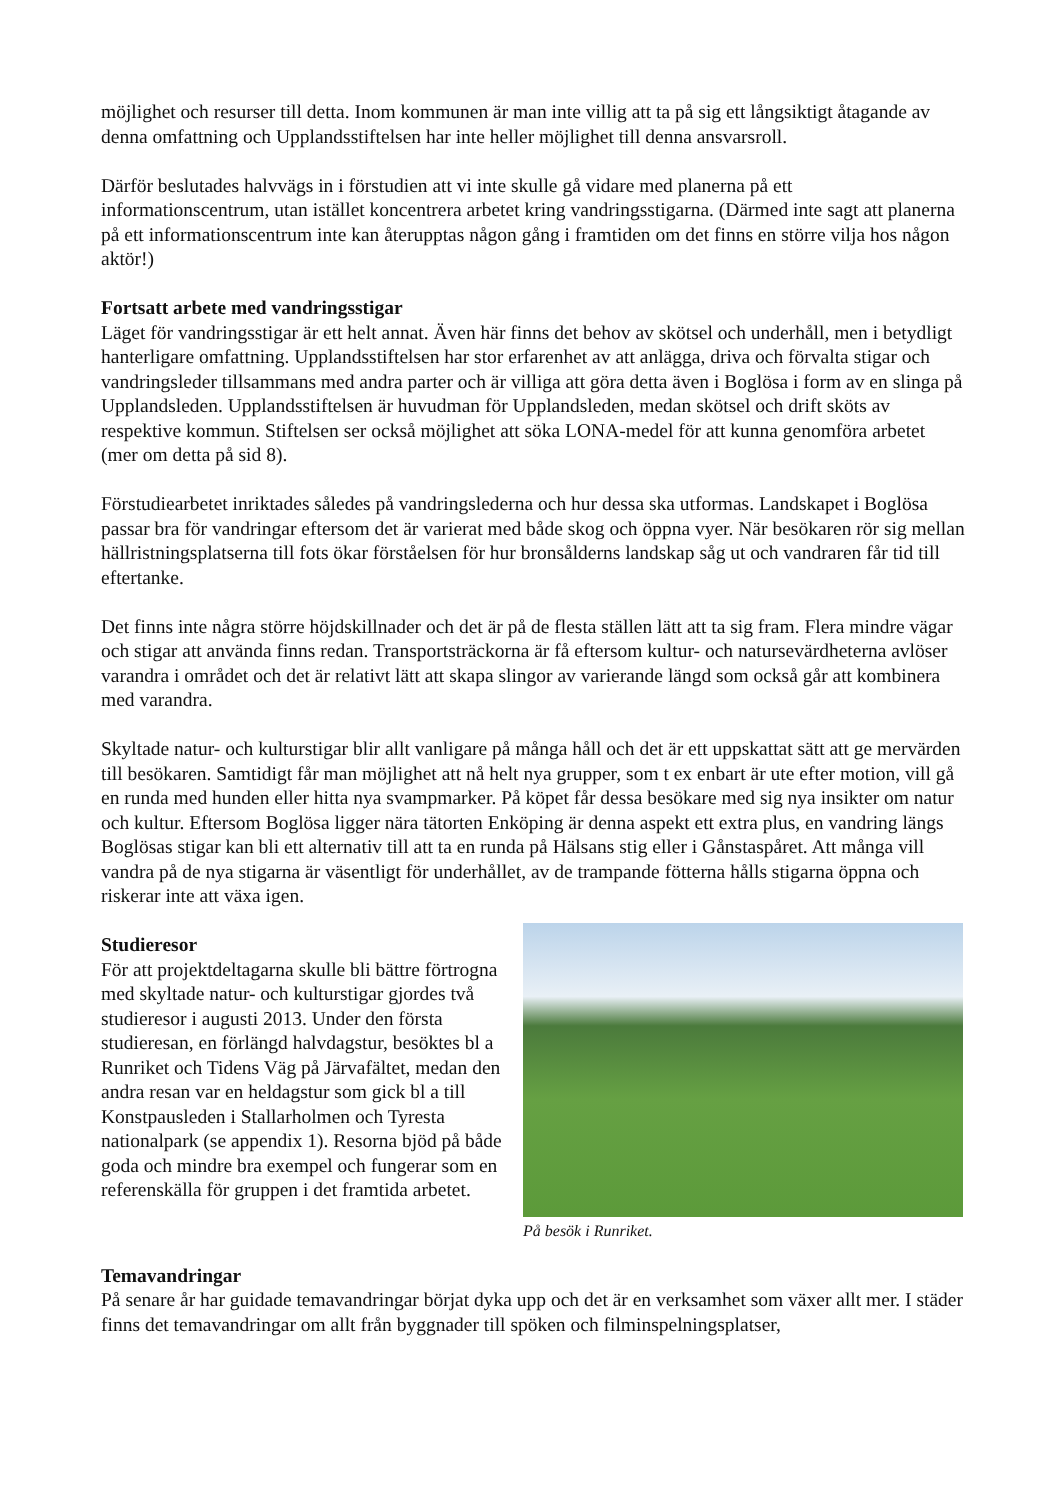möjlighet och resurser till detta. Inom kommunen är man inte villig att ta på sig ett långsiktigt åtagande av denna omfattning och Upplandsstiftelsen har inte heller möjlighet till denna ansvarsroll.
Därför beslutades halvvägs in i förstudien att vi inte skulle gå vidare med planerna på ett informationscentrum, utan istället koncentrera arbetet kring vandringsstigarna. (Därmed inte sagt att planerna på ett informationscentrum inte kan återupptas någon gång i framtiden om det finns en större vilja hos någon aktör!)
Fortsatt arbete med vandringsstigar
Läget för vandringsstigar är ett helt annat. Även här finns det behov av skötsel och underhåll, men i betydligt hanterligare omfattning. Upplandsstiftelsen har stor erfarenhet av att anlägga, driva och förvalta stigar och vandringsleder tillsammans med andra parter och är villiga att göra detta även i Boglösa i form av en slinga på Upplandsleden. Upplandsstiftelsen är huvudman för Upplandsleden, medan skötsel och drift sköts av respektive kommun. Stiftelsen ser också möjlighet att söka LONA-medel för att kunna genomföra arbetet (mer om detta på sid 8).
Förstudiearbetet inriktades således på vandringslederna och hur dessa ska utformas. Landskapet i Boglösa passar bra för vandringar eftersom det är varierat med både skog och öppna vyer. När besökaren rör sig mellan hällristningsplatserna till fots ökar förståelsen för hur bronsålderns landskap såg ut och vandraren får tid till eftertanke.
Det finns inte några större höjdskillnader och det är på de flesta ställen lätt att ta sig fram. Flera mindre vägar och stigar att använda finns redan. Transportsträckorna är få eftersom kultur- och natursevärdheterna avlöser varandra i området och det är relativt lätt att skapa slingor av varierande längd som också går att kombinera med varandra.
Skyltade natur- och kulturstigar blir allt vanligare på många håll och det är ett uppskattat sätt att ge mervärden till besökaren. Samtidigt får man möjlighet att nå helt nya grupper, som t ex enbart är ute efter motion, vill gå en runda med hunden eller hitta nya svampmarker. På köpet får dessa besökare med sig nya insikter om natur och kultur. Eftersom Boglösa ligger nära tätorten Enköping är denna aspekt ett extra plus, en vandring längs Boglösas stigar kan bli ett alternativ till att ta en runda på Hälsans stig eller i Gånstaspåret. Att många vill vandra på de nya stigarna är väsentligt för underhållet, av de trampande fötterna hålls stigarna öppna och riskerar inte att växa igen.
Studieresor
För att projektdeltagarna skulle bli bättre förtrogna med skyltade natur- och kulturstigar gjordes två studieresor i augusti 2013. Under den första studieresan, en förlängd halvdagstur, besöktes bl a Runriket och Tidens Väg på Järvafältet, medan den andra resan var en heldagstur som gick bl a till Konstpausleden i Stallarholmen och Tyresta nationalpark (se appendix 1). Resorna bjöd på både goda och mindre bra exempel och fungerar som en referenskälla för gruppen i det framtida arbetet.
På besök i Runriket.
Temavandringar
På senare år har guidade temavandringar börjat dyka upp och det är en verksamhet som växer allt mer. I städer finns det temavandringar om allt från byggnader till spöken och filminspelningsplatser,